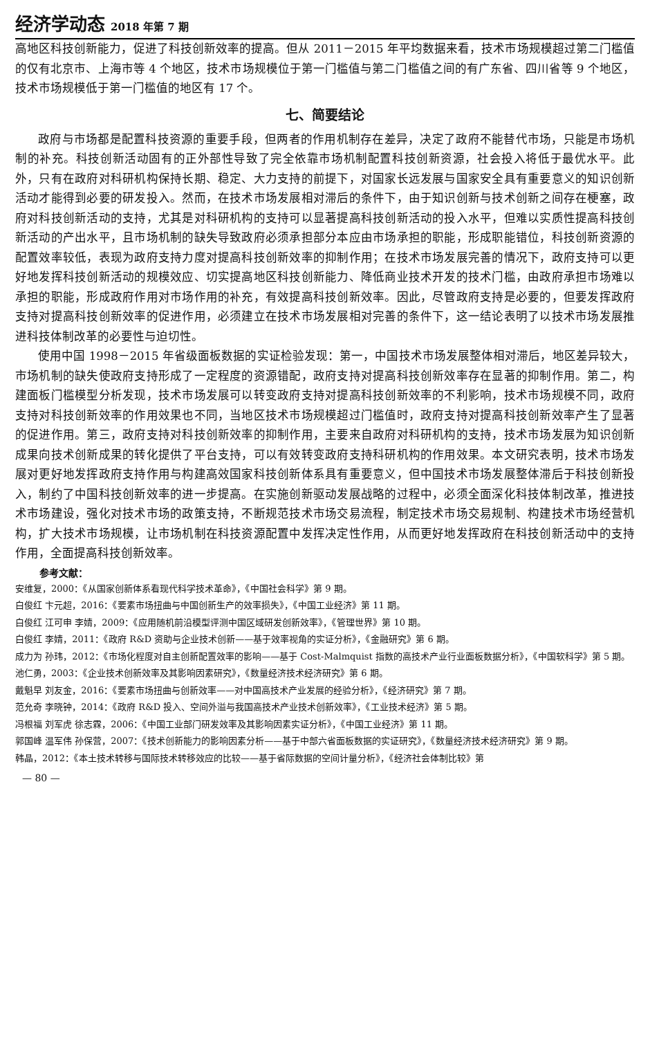经济学动态 2018 年第 7 期
高地区科技创新能力，促进了科技创新效率的提高。但从 2011－2015 年平均数据来看，技术市场规模超过第二门槛值的仅有北京市、上海市等 4 个地区，技术市场规模位于第一门槛值与第二门槛值之间的有广东省、四川省等 9 个地区，技术市场规模低于第一门槛值的地区有 17 个。
七、简要结论
政府与市场都是配置科技资源的重要手段，但两者的作用机制存在差异，决定了政府不能替代市场，只能是市场机制的补充。科技创新活动固有的正外部性导致了完全依靠市场机制配置科技创新资源，社会投入将低于最优水平。此外，只有在政府对科研机构保持长期、稳定、大力支持的前提下，对国家长远发展与国家安全具有重要意义的知识创新活动才能得到必要的研发投入。然而，在技术市场发展相对滞后的条件下，由于知识创新与技术创新之间存在梗塞，政府对科技创新活动的支持，尤其是对科研机构的支持可以显著提高科技创新活动的投入水平，但难以实质性提高科技创新活动的产出水平，且市场机制的缺失导致政府必须承担部分本应由市场承担的职能，形成职能错位，科技创新资源的配置效率较低，表现为政府支持力度对提高科技创新效率的抑制作用；在技术市场发展完善的情况下，政府支持可以更好地发挥科技创新活动的规模效应、切实提高地区科技创新能力、降低商业技术开发的技术门槛，由政府承担市场难以承担的职能，形成政府作用对市场作用的补充，有效提高科技创新效率。因此，尽管政府支持是必要的，但要发挥政府支持对提高科技创新效率的促进作用，必须建立在技术市场发展相对完善的条件下，这一结论表明了以技术市场发展推进科技体制改革的必要性与迫切性。
使用中国 1998－2015 年省级面板数据的实证检验发现：第一，中国技术市场发展整体相对滞后，地区差异较大，市场机制的缺失使政府支持形成了一定程度的资源错配，政府支持对提高科技创新效率存在显著的抑制作用。第二，构建面板门槛模型分析发现，技术市场发展可以转变政府支持对提高科技创新效率的不利影响，技术市场规模不同，政府支持对科技创新效率的作用效果也不同，当地区技术市场规模超过门槛值时，政府支持对提高科技创新效率产生了显著的促进作用。第三，政府支持对科技创新效率的抑制作用，主要来自政府对科研机构的支持，技术市场发展为知识创新成果向技术创新成果的转化提供了平台支持，可以有效转变政府支持科研机构的作用效果。本文研究表明，技术市场发展对更好地发挥政府支持作用与构建高效国家科技创新体系具有重要意义，但中国技术市场发展整体滞后于科技创新投入，制约了中国科技创新效率的进一步提高。在实施创新驱动发展战略的过程中，必须全面深化科技体制改革，推进技术市场建设，强化对技术市场的政策支持，不断规范技术市场交易流程，制定技术市场交易规制、构建技术市场经营机构，扩大技术市场规模，让市场机制在科技资源配置中发挥决定性作用，从而更好地发挥政府在科技创新活动中的支持作用，全面提高科技创新效率。
参考文献：
安维复，2000：《从国家创新体系看现代科学技术革命》，《中国社会科学》第 9 期。
白俊红 卞元超，2016：《要素市场扭曲与中国创新生产的效率损失》，《中国工业经济》第 11 期。
白俊红 江可申 李婧，2009：《应用随机前沿模型评测中国区域研发创新效率》，《管理世界》第 10 期。
白俊红 李婧，2011：《政府 R&D 资助与企业技术创新——基于效率视角的实证分析》，《金融研究》第 6 期。
成力为 孙玮，2012：《市场化程度对自主创新配置效率的影响——基于 Cost-Malmquist 指数的高技术产业行业面板数据分析》，《中国软科学》第 5 期。
池仁勇，2003：《企业技术创新效率及其影响因素研究》，《数量经济技术经济研究》第 6 期。
戴魁早 刘友金，2016：《要素市场扭曲与创新效率——对中国高技术产业发展的经验分析》，《经济研究》第 7 期。
范允奇 李晓钟，2014：《政府 R&D 投入、空间外溢与我国高技术产业技术创新效率》，《工业技术经济》第 5 期。
冯根福 刘军虎 徐志霖，2006：《中国工业部门研发效率及其影响因素实证分析》，《中国工业经济》第 11 期。
郭国峰 温军伟 孙保营，2007：《技术创新能力的影响因素分析——基于中部六省面板数据的实证研究》，《数量经济技术经济研究》第 9 期。
韩晶，2012：《本土技术转移与国际技术转移效应的比较——基于省际数据的空间计量分析》，《经济社会体制比较》第
— 80 —